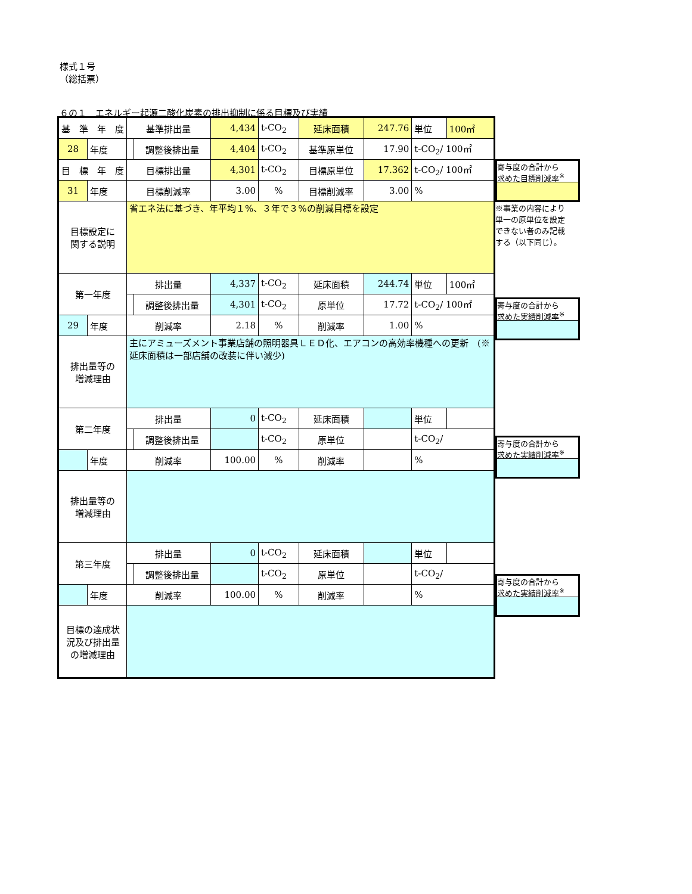様式１号
（総括票）
６の１　エネルギー起源二酸化炭素の排出抑制に係る目標及び実績
| 基 準 年 度 | | 基準排出量 | | 4,434 | t-CO<sub>2</sub> | 延床面積 | 247.76 | 単位 | 100㎡ |
| 28 | 年度 | | 調整後排出量 | 4,404 | t-CO<sub>2</sub> | 基準原単位 | 17.90 | t-CO<sub>2</sub>/ 100㎡ | |
| 目 標 年 度 | | 目標排出量 | | 4,301 | t-CO<sub>2</sub> | 目標原単位 | 17.362 | t-CO<sub>2</sub>/ 100㎡ | |
| 31 | 年度 | 目標削減率 | | 3.00 | % | 目標削減率 | 3.00 | % | |
| 目標設定に 関する説明 | | 省エネ法に基づき、年平均１%、３年で３%の削減目標を設定 | | | | | | | |
| 第一年度 | | 排出量 | | 4,337 | t-CO<sub>2</sub> | 延床面積 | 244.74 | 単位 | 100㎡ |
| | | | 調整後排出量 | 4,301 | t-CO<sub>2</sub> | 原単位 | 17.72 | t-CO<sub>2</sub>/ 100㎡ | |
| 29 | 年度 | 削減率 | | 2.18 | % | 削減率 | 1.00 | % | |
| 排出量等の 増減理由 | | 主にアミューズメント事業店舗の照明器具ＬＥＤ化、エアコンの高効率機種への更新 (※延床面積は一部店舗の改装に伴い減少) | | | | | | | |
| 第二年度 | | 排出量 | | 0 | t-CO<sub>2</sub> | 延床面積 | | 単位 | |
| | | | 調整後排出量 | | t-CO<sub>2</sub> | 原単位 | | t-CO<sub>2</sub>/ | |
| | 年度 | 削減率 | | 100.00 | % | 削減率 | | % | |
| 排出量等の 増減理由 | | | | | | | | | |
| 第三年度 | | 排出量 | | 0 | t-CO<sub>2</sub> | 延床面積 | | 単位 | |
| | | | 調整後排出量 | | t-CO<sub>2</sub> | 原単位 | | t-CO<sub>2</sub>/ | |
| | 年度 | 削減率 | | 100.00 | % | 削減率 | | % | |
| 目標の達成状 況及び排出量 の増減理由 | | | | | | | | | |
寄与度の合計から
求めた目標削減率<sup>※</sup>
※事業の内容により
単一の原単位を設定
できない者のみ記載
する（以下同じ）。
寄与度の合計から
求めた実績削減率<sup>※</sup>
寄与度の合計から
求めた実績削減率<sup>※</sup>
寄与度の合計から
求めた実績削減率<sup>※</sup>